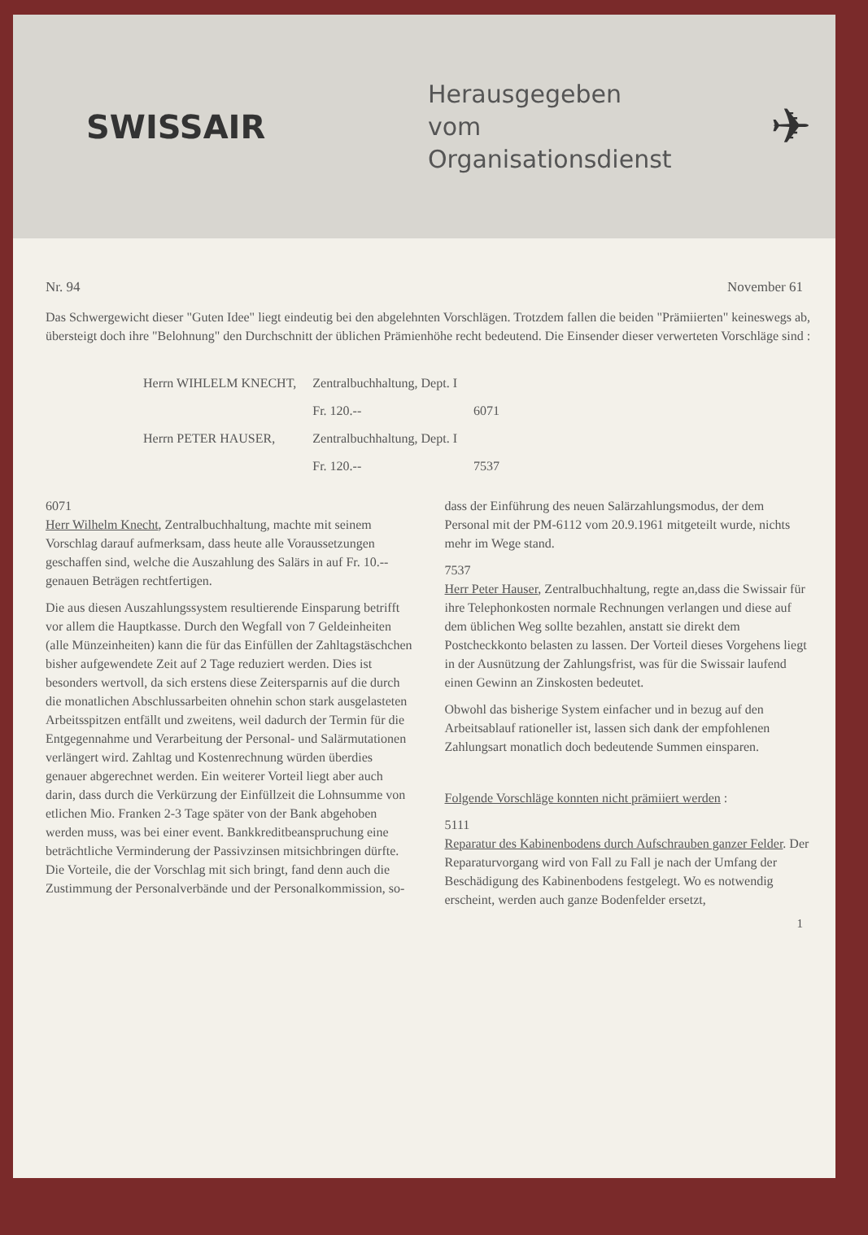SWISSAIR
Herausgegeben
vom
Organisationsdienst
✈
Nr. 94 November 61
Das Schwergewicht dieser "Guten Idee" liegt eindeutig bei den abgelehnten Vorschlägen. Trotzdem fallen die beiden "Prämiierten" keineswegs ab, übersteigt doch ihre "Belohnung" den Durchschnitt der üblichen Prämienhöhe recht bedeutend. Die Einsender dieser verwerteten Vorschläge sind :
| Herrn WIHLELM KNECHT, | Zentralbuchhaltung, Dept. I | |
| | Fr. 120.-- | 6071 |
| Herrn PETER HAUSER, | Zentralbuchhaltung, Dept. I | |
| | Fr. 120.-- | 7537 |
6071
Herr Wilhelm Knecht, Zentralbuchhaltung, machte mit seinem Vorschlag darauf aufmerksam, dass heute alle Voraussetzungen geschaffen sind, welche die Auszahlung des Salärs in auf Fr. 10.-- genauen Beträgen rechtfertigen.
Die aus diesen Auszahlungssystem resultierende Einsparung betrifft vor allem die Hauptkasse. Durch den Wegfall von 7 Geldeinheiten (alle Münzeinheiten) kann die für das Einfüllen der Zahltagstäschchen bisher aufgewendete Zeit auf 2 Tage reduziert werden. Dies ist besonders wertvoll, da sich erstens diese Zeitersparnis auf die durch die monatlichen Abschlussarbeiten ohnehin schon stark ausgelasteten Arbeitsspitzen entfällt und zweitens, weil dadurch der Termin für die Entgegennahme und Verarbeitung der Personal- und Salärmutationen verlängert wird. Zahltag und Kostenrechnung würden überdies genauer abgerechnet werden. Ein weiterer Vorteil liegt aber auch darin, dass durch die Verkürzung der Einfüllzeit die Lohnsumme von etlichen Mio. Franken 2-3 Tage später von der Bank abgehoben werden muss, was bei einer event. Bankkreditbeanspruchung eine beträchtliche Verminderung der Passivzinsen mitsichbringen dürfte. Die Vorteile, die der Vorschlag mit sich bringt, fand denn auch die Zustimmung der Personalverbände und der Personalkommission, so-
dass der Einführung des neuen Salärzahlungsmodus, der dem Personal mit der PM-6112 vom 20.9.1961 mitgeteilt wurde, nichts mehr im Wege stand.
7537
Herr Peter Hauser, Zentralbuchhaltung, regte an,dass die Swissair für ihre Telephonkosten normale Rechnungen verlangen und diese auf dem üblichen Weg sollte bezahlen, anstatt sie direkt dem Postcheckkonto belasten zu lassen. Der Vorteil dieses Vorgehens liegt in der Ausnützung der Zahlungsfrist, was für die Swissair laufend einen Gewinn an Zinskosten bedeutet.
Obwohl das bisherige System einfacher und in bezug auf den Arbeitsablauf rationeller ist, lassen sich dank der empfohlenen Zahlungsart monatlich doch bedeutende Summen einsparen.
Folgende Vorschläge konnten nicht prämiiert werden :
5111
Reparatur des Kabinenbodens durch Aufschrauben ganzer Felder. Der Reparaturvorgang wird von Fall zu Fall je nach der Umfang der Beschädigung des Kabinenbodens festgelegt. Wo es notwendig erscheint, werden auch ganze Bodenfelder ersetzt,
1